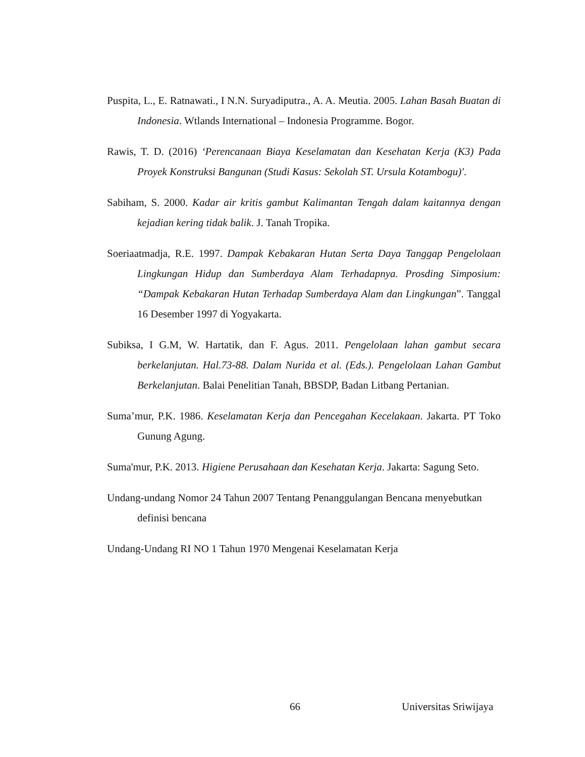Puspita, L., E. Ratnawati., I N.N. Suryadiputra., A. A. Meutia. 2005. Lahan Basah Buatan di Indonesia. Wtlands International – Indonesia Programme. Bogor.
Rawis, T. D. (2016) ‘Perencanaan Biaya Keselamatan dan Kesehatan Kerja (K3) Pada Proyek Konstruksi Bangunan (Studi Kasus: Sekolah ST. Ursula Kotambogu)'.
Sabiham, S. 2000. Kadar air kritis gambut Kalimantan Tengah dalam kaitannya dengan kejadian kering tidak balik. J. Tanah Tropika.
Soeriaatmadja, R.E. 1997. Dampak Kebakaran Hutan Serta Daya Tanggap Pengelolaan Lingkungan Hidup dan Sumberdaya Alam Terhadapnya. Prosding Simposium: “Dampak Kebakaran Hutan Terhadap Sumberdaya Alam dan Lingkungan”. Tanggal 16 Desember 1997 di Yogyakarta.
Subiksa, I G.M, W. Hartatik, dan F. Agus. 2011. Pengelolaan lahan gambut secara berkelanjutan. Hal.73-88. Dalam Nurida et al. (Eds.). Pengelolaan Lahan Gambut Berkelanjutan. Balai Penelitian Tanah, BBSDP, Badan Litbang Pertanian.
Suma’mur, P.K. 1986. Keselamatan Kerja dan Pencegahan Kecelakaan. Jakarta. PT Toko Gunung Agung.
Suma'mur, P.K. 2013. Higiene Perusahaan dan Kesehatan Kerja. Jakarta: Sagung Seto.
Undang-undang Nomor 24 Tahun 2007 Tentang Penanggulangan Bencana menyebutkan definisi bencana
Undang-Undang RI NO 1 Tahun 1970 Mengenai Keselamatan Kerja
66 Universitas Sriwijaya